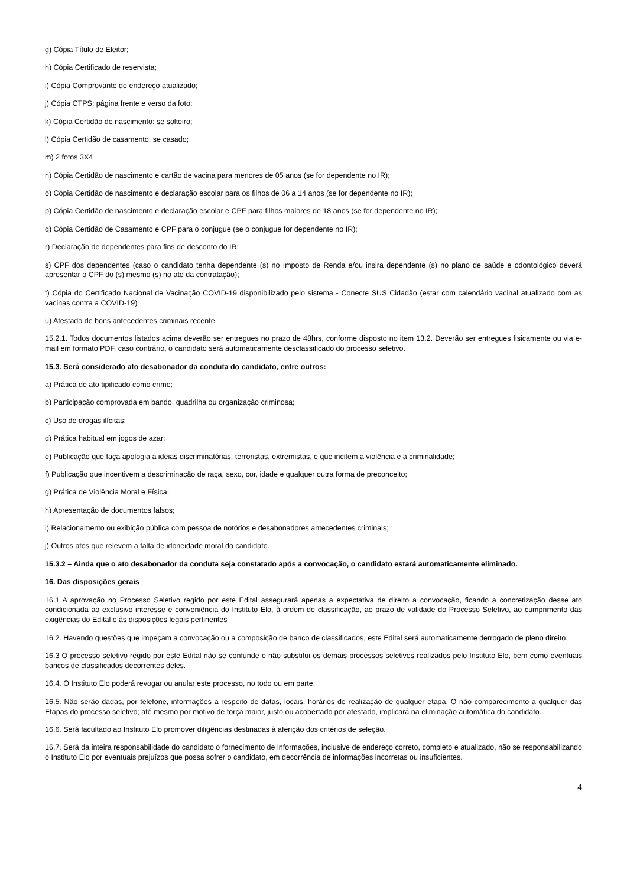g) Cópia Título de Eleitor;
h) Cópia Certificado de reservista;
i) Cópia Comprovante de endereço atualizado;
j) Cópia CTPS: página frente e verso da foto;
k) Cópia Certidão de nascimento: se solteiro;
l) Cópia Certidão de casamento: se casado;
m) 2 fotos 3X4
n) Cópia Certidão de nascimento e cartão de vacina para menores de 05 anos (se for dependente no IR);
o) Cópia Certidão de nascimento e declaração escolar para os filhos de 06 a 14 anos (se for dependente no IR);
p) Cópia Certidão de nascimento e declaração escolar e CPF para filhos maiores de 18 anos (se for dependente no IR);
q) Cópia Certidão de Casamento e CPF para o conjugue (se o conjugue for dependente no IR);
r) Declaração de dependentes para fins de desconto do IR;
s) CPF dos dependentes (caso o candidato tenha dependente (s) no Imposto de Renda e/ou insira dependente (s) no plano de saúde e odontológico deverá apresentar o CPF do (s) mesmo (s) no ato da contratação);
t) Cópia do Certificado Nacional de Vacinação COVID-19 disponibilizado pelo sistema - Conecte SUS Cidadão (estar com calendário vacinal atualizado com as vacinas contra a COVID-19)
u) Atestado de bons antecedentes criminais recente.
15.2.1. Todos documentos listados acima deverão ser entregues no prazo de 48hrs, conforme disposto no item 13.2. Deverão ser entregues fisicamente ou via e-mail em formato PDF, caso contrário, o candidato será automaticamente desclassificado do processo seletivo.
15.3. Será considerado ato desabonador da conduta do candidato, entre outros:
a) Prática de ato tipificado como crime;
b) Participação comprovada em bando, quadrilha ou organização criminosa;
c) Uso de drogas ilícitas;
d) Prática habitual em jogos de azar;
e) Publicação que faça apologia a ideias discriminatórias, terroristas, extremistas, e que incitem a violência e a criminalidade;
f) Publicação que incentivem a descriminação de raça, sexo, cor, idade e qualquer outra forma de preconceito;
g) Prática de Violência Moral e Física;
h) Apresentação de documentos falsos;
i) Relacionamento ou exibição pública com pessoa de notórios e desabonadores antecedentes criminais;
j) Outros atos que relevem a falta de idoneidade moral do candidato.
15.3.2 – Ainda que o ato desabonador da conduta seja constatado após a convocação, o candidato estará automaticamente eliminado.
16. Das disposições gerais
16.1 A aprovação no Processo Seletivo regido por este Edital assegurará apenas a expectativa de direito a convocação, ficando a concretização desse ato condicionada ao exclusivo interesse e conveniência do Instituto Elo, à ordem de classificação, ao prazo de validade do Processo Seletivo, ao cumprimento das exigências do Edital e às disposições legais pertinentes
16.2. Havendo questões que impeçam a convocação ou a composição de banco de classificados, este Edital será automaticamente derrogado de pleno direito.
16.3 O processo seletivo regido por este Edital não se confunde e não substitui os demais processos seletivos realizados pelo Instituto Elo, bem como eventuais bancos de classificados decorrentes deles.
16.4. O Instituto Elo poderá revogar ou anular este processo, no todo ou em parte.
16.5. Não serão dadas, por telefone, informações a respeito de datas, locais, horários de realização de qualquer etapa. O não comparecimento a qualquer das Etapas do processo seletivo; até mesmo por motivo de força maior, justo ou acobertado por atestado, implicará na eliminação automática do candidato.
16.6. Será facultado ao Instituto Elo promover diligências destinadas à aferição dos critérios de seleção.
16.7. Será da inteira responsabilidade do candidato o fornecimento de informações, inclusive de endereço correto, completo e atualizado, não se responsabilizando o Instituto Elo por eventuais prejuízos que possa sofrer o candidato, em decorrência de informações incorretas ou insuficientes.
4